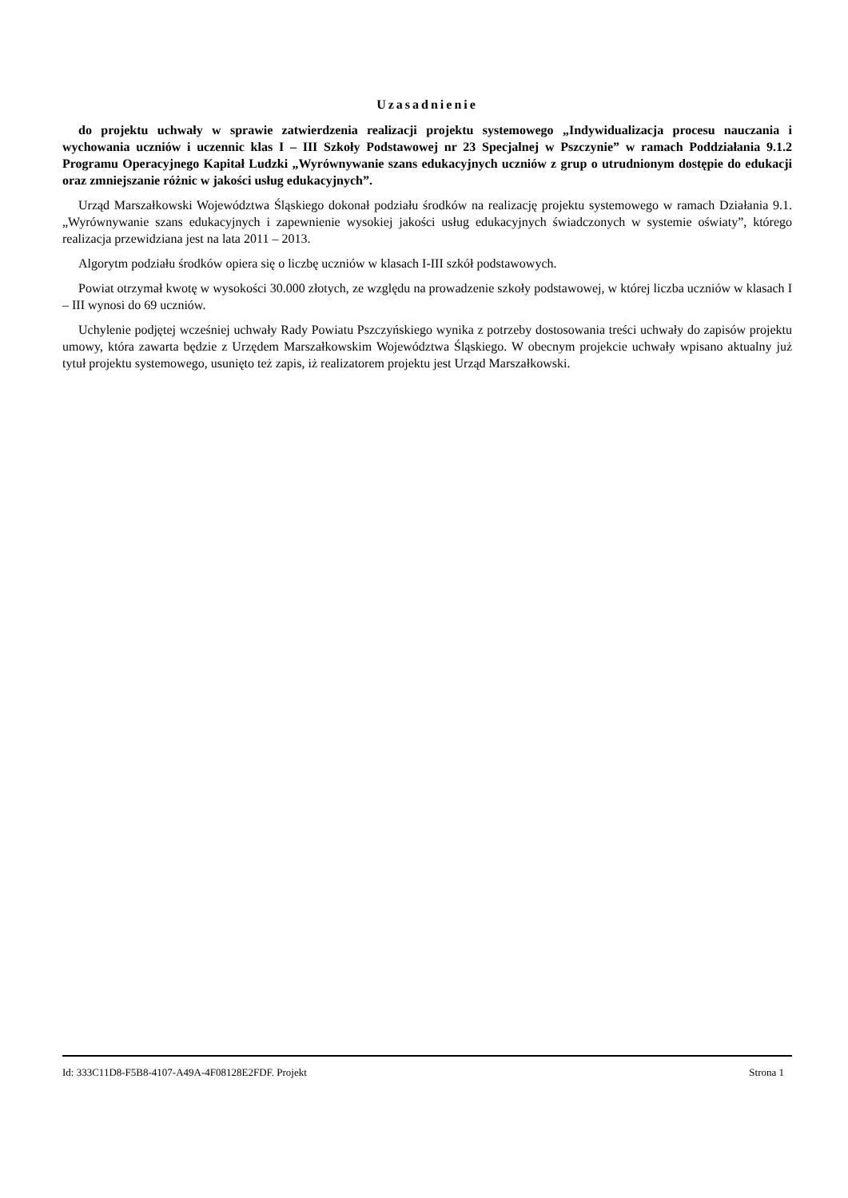Uzasadnienie
do projektu uchwały w sprawie zatwierdzenia realizacji projektu systemowego „Indywidualizacja procesu nauczania i wychowania uczniów i uczennic klas I – III Szkoły Podstawowej nr 23 Specjalnej w Pszczynie” w ramach Poddziałania 9.1.2 Programu Operacyjnego Kapitał Ludzki „Wyrównywanie szans edukacyjnych uczniów z grup o utrudnionym dostępie do edukacji oraz zmniejszanie różnic w jakości usług edukacyjnych”.
Urząd Marszałkowski Województwa Śląskiego dokonał podziału środków na realizację projektu systemowego w ramach Działania 9.1. „Wyrównywanie szans edukacyjnych i zapewnienie wysokiej jakości usług edukacyjnych świadczonych w systemie oświaty”, którego realizacja przewidziana jest na lata 2011 – 2013.
Algorytm podziału środków opiera się o liczbę uczniów w klasach I-III szkół podstawowych.
Powiat otrzymał kwotę w wysokości 30.000 złotych, ze względu na prowadzenie szkoły podstawowej, w której liczba uczniów w klasach I – III wynosi do 69 uczniów.
Uchylenie podjętej wcześniej uchwały Rady Powiatu Pszczyńskiego wynika z potrzeby dostosowania treści uchwały do zapisów projektu umowy, która zawarta będzie z Urzędem Marszałkowskim Województwa Śląskiego. W obecnym projekcie uchwały wpisano aktualny już tytuł projektu systemowego, usunięto też zapis, iż realizatorem projektu jest Urząd Marszałkowski.
Id: 333C11D8-F5B8-4107-A49A-4F08128E2FDF. Projekt Strona 1